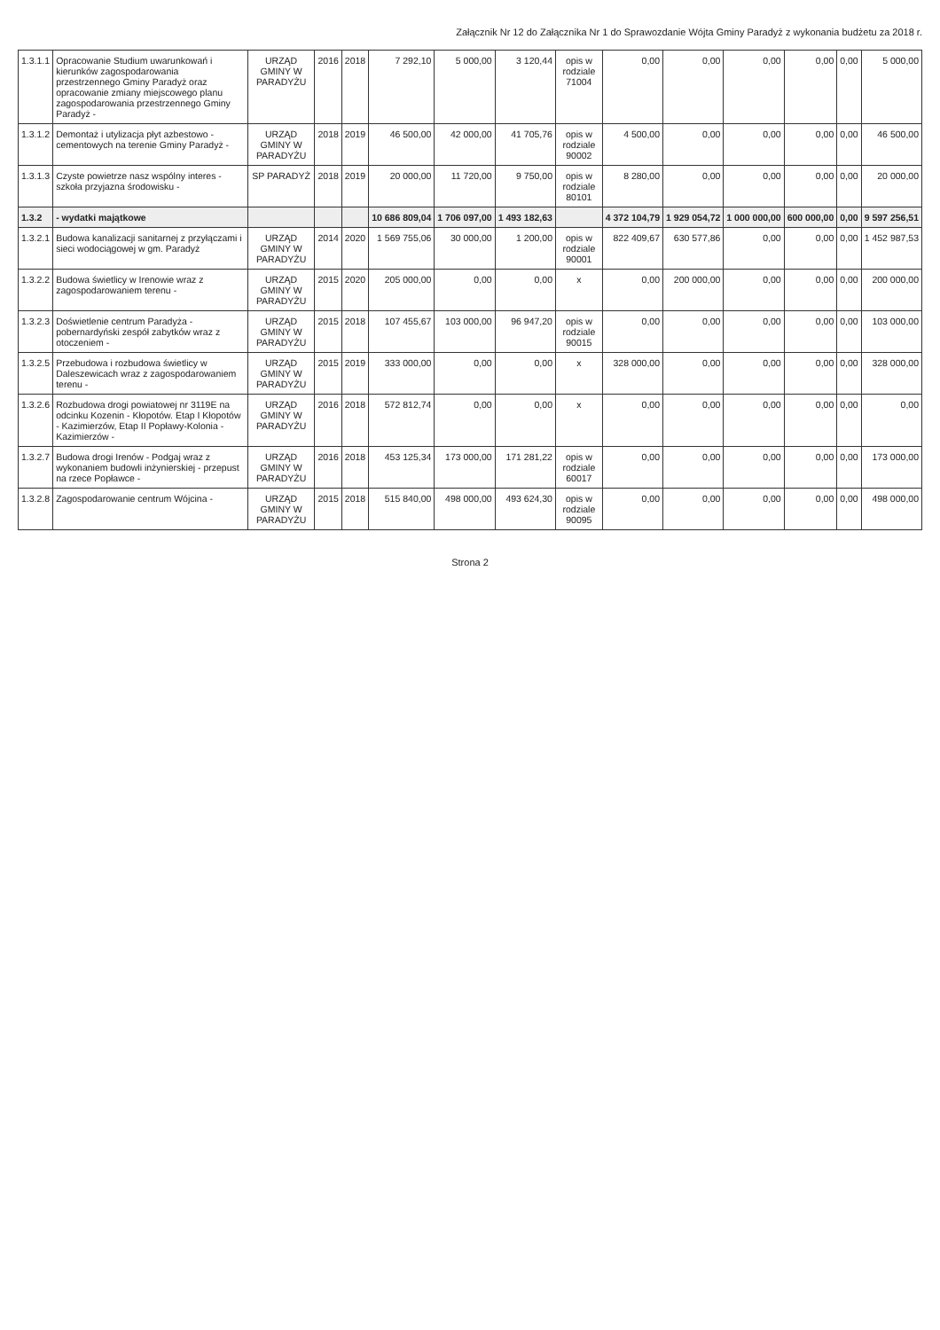Załącznik Nr 12 do Załącznika Nr 1 do Sprawozdanie Wójta Gminy Paradyż z wykonania budżetu za 2018 r.
| 1.3.1.1 | Opracowanie Studium uwarunkowań i kierunków zagospodarowania przestrzennego Gminy Paradyż oraz opracowanie zmiany miejscowego planu zagospodarowania przestrzennego Gminy Paradyż - | URZĄD GMINY W PARADYŻU | 2016 | 2018 | 7 292,10 | 5 000,00 | 3 120,44 | opis w rodziale 71004 | 0,00 | 0,00 | 0,00 | 0,00 | 0,00 | 5 000,00 |
| 1.3.1.2 | Demontaż i utylizacja płyt azbestowo - cementowych na terenie Gminy Paradyż - | URZĄD GMINY W PARADYŻU | 2018 | 2019 | 46 500,00 | 42 000,00 | 41 705,76 | opis w rodziale 90002 | 4 500,00 | 0,00 | 0,00 | 0,00 | 0,00 | 46 500,00 |
| 1.3.1.3 | Czyste powietrze nasz wspólny interes - szkoła przyjazna środowisku - | SP PARADYŻ | 2018 | 2019 | 20 000,00 | 11 720,00 | 9 750,00 | opis w rodziale 80101 | 8 280,00 | 0,00 | 0,00 | 0,00 | 0,00 | 20 000,00 |
| 1.3.2 | - wydatki majątkowe | | | | 10 686 809,04 | 1 706 097,00 | 1 493 182,63 | | 4 372 104,79 | 1 929 054,72 | 1 000 000,00 | 600 000,00 | 0,00 | 9 597 256,51 |
| 1.3.2.1 | Budowa kanalizacji sanitarnej z przyłączami i sieci wodociągowej w gm. Paradyż | URZĄD GMINY W PARADYŻU | 2014 | 2020 | 1 569 755,06 | 30 000,00 | 1 200,00 | opis w rodziale 90001 | 822 409,67 | 630 577,86 | 0,00 | 0,00 | 0,00 | 1 452 987,53 |
| 1.3.2.2 | Budowa świetlicy w Irenowie wraz z zagospodarowaniem terenu - | URZĄD GMINY W PARADYŻU | 2015 | 2020 | 205 000,00 | 0,00 | 0,00 | x | 0,00 | 200 000,00 | 0,00 | 0,00 | 0,00 | 200 000,00 |
| 1.3.2.3 | Doświetlenie centrum Paradyża - pobernardyński zespół zabytków wraz z otoczeniem - | URZĄD GMINY W PARADYŻU | 2015 | 2018 | 107 455,67 | 103 000,00 | 96 947,20 | opis w rodziale 90015 | 0,00 | 0,00 | 0,00 | 0,00 | 0,00 | 103 000,00 |
| 1.3.2.5 | Przebudowa i rozbudowa świetlicy w Daleszewicach wraz z zagospodarowaniem terenu - | URZĄD GMINY W PARADYŻU | 2015 | 2019 | 333 000,00 | 0,00 | 0,00 | x | 328 000,00 | 0,00 | 0,00 | 0,00 | 0,00 | 328 000,00 |
| 1.3.2.6 | Rozbudowa drogi powiatowej nr 3119E na odcinku Kozenin - Kłopotów. Etap I Kłopotów - Kazimierzów, Etap II Popławy-Kolonia - Kazimierzów - | URZĄD GMINY W PARADYŻU | 2016 | 2018 | 572 812,74 | 0,00 | 0,00 | x | 0,00 | 0,00 | 0,00 | 0,00 | 0,00 | 0,00 |
| 1.3.2.7 | Budowa drogi Irenów - Podgaj wraz z wykonaniem budowli inżynierskiej - przepust na rzece Popławce - | URZĄD GMINY W PARADYŻU | 2016 | 2018 | 453 125,34 | 173 000,00 | 171 281,22 | opis w rodziale 60017 | 0,00 | 0,00 | 0,00 | 0,00 | 0,00 | 173 000,00 |
| 1.3.2.8 | Zagospodarowanie centrum Wójcina - | URZĄD GMINY W PARADYŻU | 2015 | 2018 | 515 840,00 | 498 000,00 | 493 624,30 | opis w rodziale 90095 | 0,00 | 0,00 | 0,00 | 0,00 | 0,00 | 498 000,00 |
Strona 2